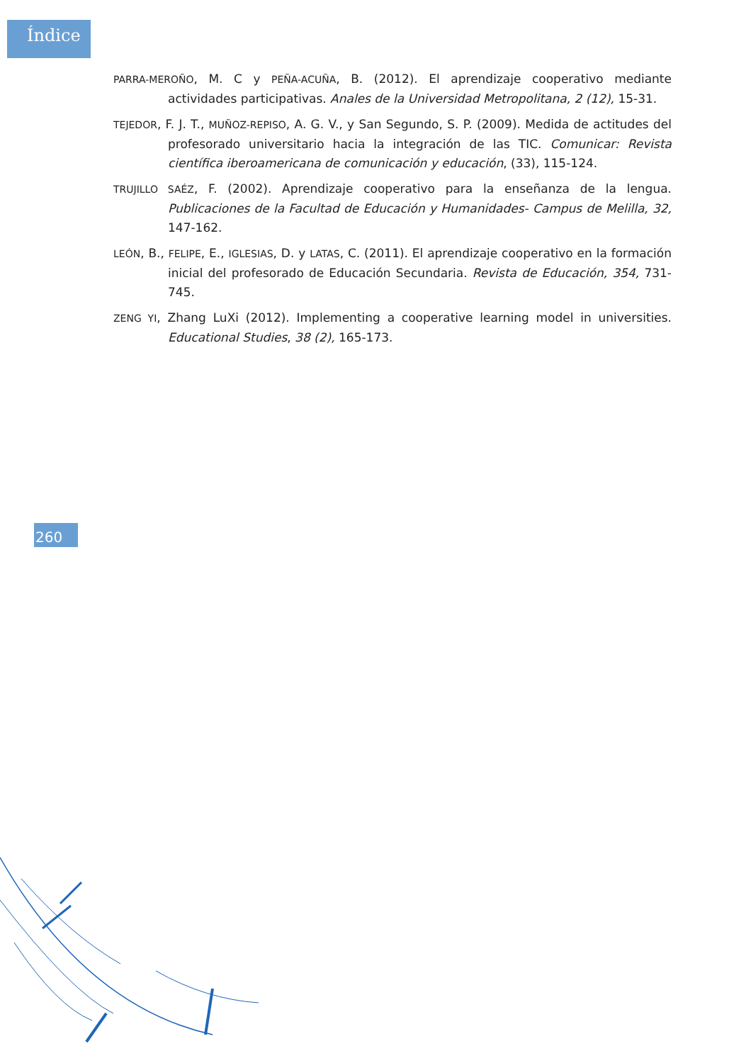Índice
PARRA-MEROÑO, M. C y PEÑA-ACUÑA, B. (2012). El aprendizaje cooperativo mediante actividades participativas. Anales de la Universidad Metropolitana, 2 (12), 15-31.
TEJEDOR, F. J. T., MUÑOZ-REPISO, A. G. V., y San Segundo, S. P. (2009). Medida de actitudes del profesorado universitario hacia la integración de las TIC. Comunicar: Revista científica iberoamericana de comunicación y educación, (33), 115-124.
TRUJILLO SAÉZ, F. (2002). Aprendizaje cooperativo para la enseñanza de la lengua. Publicaciones de la Facultad de Educación y Humanidades- Campus de Melilla, 32, 147-162.
LEÓN, B., FELIPE, E., IGLESIAS, D. y LATAS, C. (2011). El aprendizaje cooperativo en la formación inicial del profesorado de Educación Secundaria. Revista de Educación, 354, 731-745.
ZENG YI, Zhang LuXi (2012). Implementing a cooperative learning model in universities. Educational Studies, 38 (2), 165-173.
260